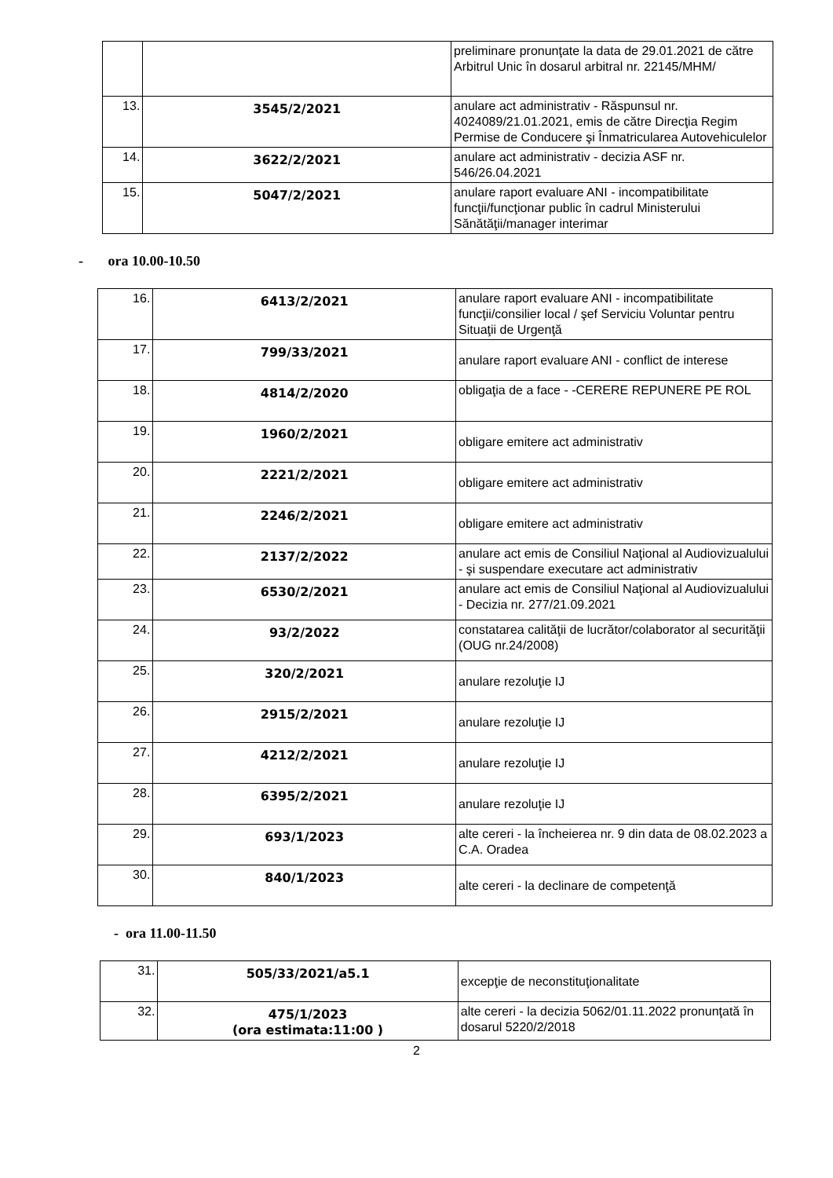| | | preliminare pronunţate la data de 29.01.2021 de către Arbitrul Unic în dosarul arbitral nr. 22145/MHM/ |
| 13. | 3545/2/2021 | anulare act administrativ - Răspunsul nr. 4024089/21.01.2021, emis de către Direcţia Regim Permise de Conducere şi Înmatricularea Autovehiculelor |
| 14. | 3622/2/2021 | anulare act administrativ - decizia ASF nr. 546/26.04.2021 |
| 15. | 5047/2/2021 | anulare raport evaluare ANI - incompatibilitate funcţii/funcţionar public în cadrul Ministerului Sănătăţii/manager interimar |
- ora 10.00-10.50
| 16. | 6413/2/2021 | anulare raport evaluare ANI - incompatibilitate funcţii/consilier local / şef Serviciu Voluntar pentru Situaţii de Urgenţă |
| 17. | 799/33/2021 | anulare raport evaluare ANI - conflict de interese |
| 18. | 4814/2/2020 | obligaţia de a face - -CERERE REPUNERE PE ROL |
| 19. | 1960/2/2021 | obligare emitere act administrativ |
| 20. | 2221/2/2021 | obligare emitere act administrativ |
| 21. | 2246/2/2021 | obligare emitere act administrativ |
| 22. | 2137/2/2022 | anulare act emis de Consiliul Naţional al Audiovizualului - şi suspendare executare act administrativ |
| 23. | 6530/2/2021 | anulare act emis de Consiliul Naţional al Audiovizualului - Decizia nr. 277/21.09.2021 |
| 24. | 93/2/2022 | constatarea calităţii de lucrător/colaborator al securităţii (OUG nr.24/2008) |
| 25. | 320/2/2021 | anulare rezoluţie IJ |
| 26. | 2915/2/2021 | anulare rezoluţie IJ |
| 27. | 4212/2/2021 | anulare rezoluţie IJ |
| 28. | 6395/2/2021 | anulare rezoluţie IJ |
| 29. | 693/1/2023 | alte cereri - la încheierea nr. 9 din data de 08.02.2023 a C.A. Oradea |
| 30. | 840/1/2023 | alte cereri - la declinare de competenţă |
- ora 11.00-11.50
| 31. | 505/33/2021/a5.1 | excepţie de neconstituţionalitate |
| 32. | 475/1/2023 (ora estimata:11:00 ) | alte cereri - la decizia 5062/01.11.2022 pronunţată în dosarul 5220/2/2018 |
2